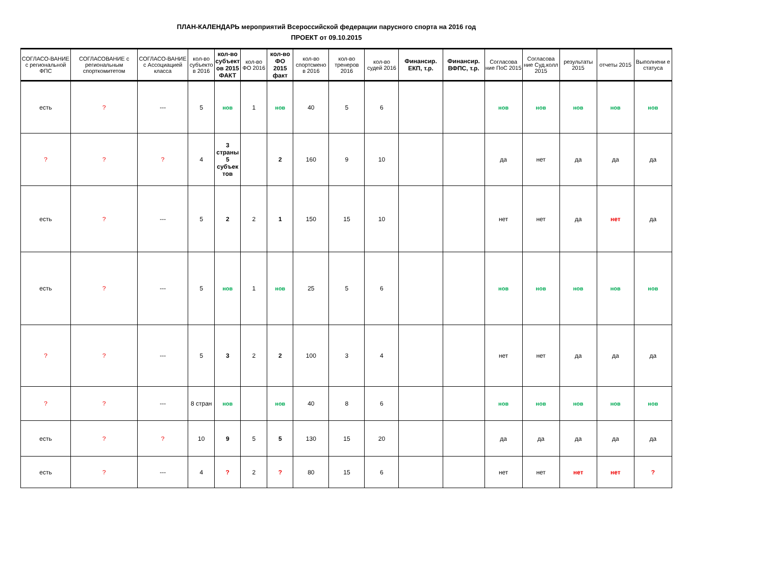ПЛАН-КАЛЕНДАРЬ мероприятий Всероссийской федерации парусного спорта на 2016 год
ПРОЕКТ от 09.10.2015
| СОГЛАСО-ВАНИЕ с региональной ФПС | СОГЛАСОВАНИЕ с региональным спорткомитетом | СОГЛАСО-ВАНИЕ с Ассоциацией класса | кол-во субъекто в 2016 | кол-во субъект ов 2015 ФАКТ | кол-во ФО 2016 | кол-во ФО 2015 факт | кол-во спортсмено в 2016 | кол-во тренеров 2016 | кол-во судей 2016 | Финансир. ЕКП, т.р. | Финансир. ВФПС, т.р. | Согласова ние ПоС 2015 | Согласова ние Суд.колл 2015 | результаты 2015 | отчеты 2015 | Выполнени е статуса |
| --- | --- | --- | --- | --- | --- | --- | --- | --- | --- | --- | --- | --- | --- | --- | --- | --- |
| есть | ? | --- | 5 | нов | 1 | нов | 40 | 5 | 6 | | | нов | нов | нов | нов | нов |
| ? | ? | ? | 4 | 3 страны 5 субъек тов | | 2 | 160 | 9 | 10 | | | да | нет | да | да | да |
| есть | ? | --- | 5 | 2 | 2 | 1 | 150 | 15 | 10 | | | нет | нет | да | нет | да |
| есть | ? | --- | 5 | нов | 1 | нов | 25 | 5 | 6 | | | нов | нов | нов | нов | нов |
| ? | ? | --- | 5 | 3 | 2 | 2 | 100 | 3 | 4 | | | нет | нет | да | да | да |
| ? | ? | --- | 8 стран | нов | | нов | 40 | 8 | 6 | | | нов | нов | нов | нов | нов |
| есть | ? | ? | 10 | 9 | 5 | 5 | 130 | 15 | 20 | | | да | да | да | да | да |
| есть | ? | --- | 4 | ? | 2 | ? | 80 | 15 | 6 | | | нет | нет | нет | нет | ? |